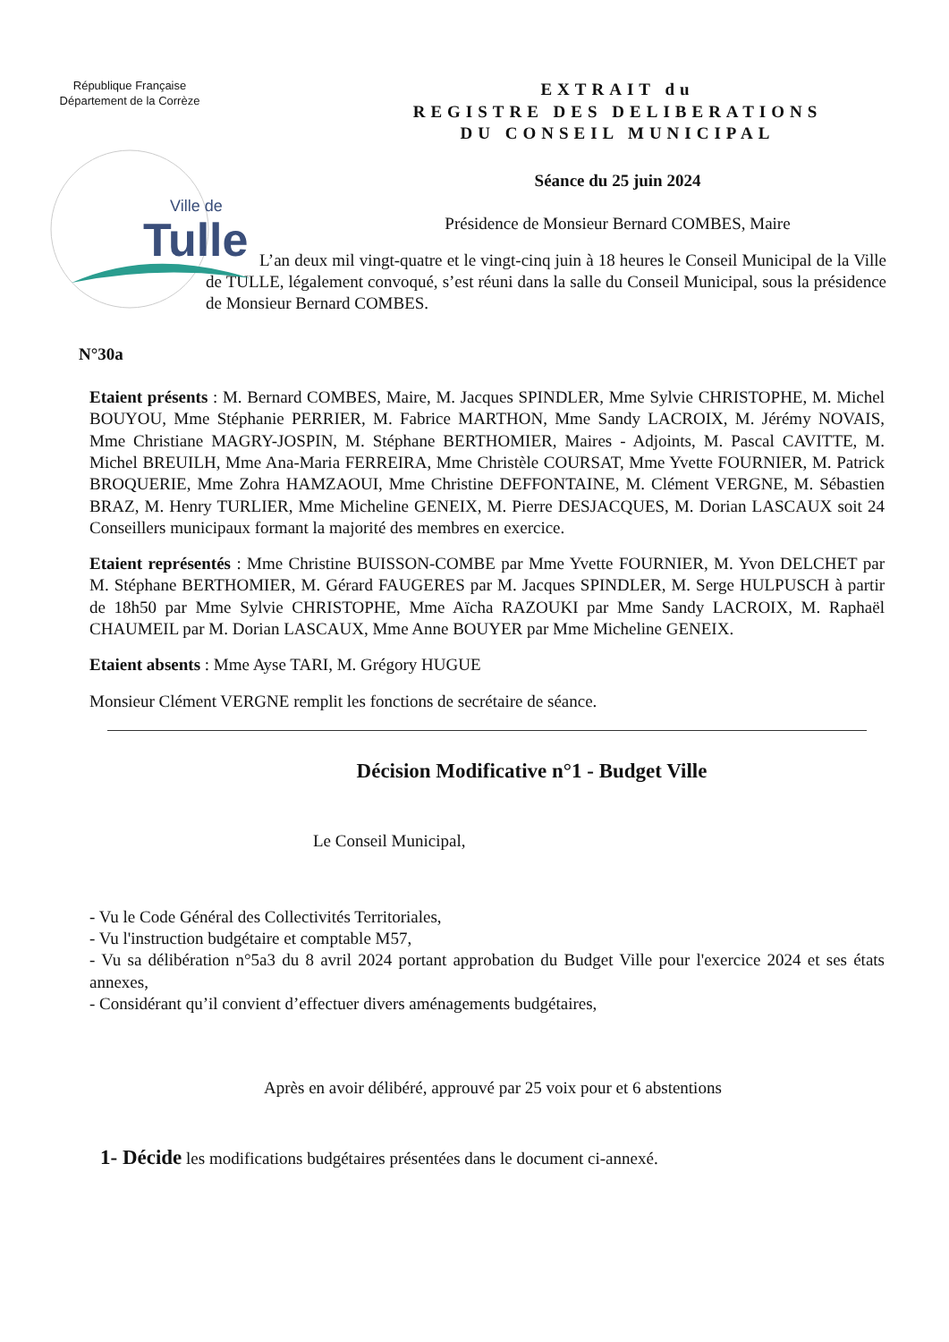République Française
Département de la Corrèze
Ville de
Tulle
EXTRAIT du
REGISTRE DES DELIBERATIONS
DU CONSEIL MUNICIPAL
Séance du 25 juin 2024
Présidence de Monsieur Bernard COMBES, Maire
L’an deux mil vingt-quatre et le vingt-cinq juin à 18 heures le Conseil Municipal de la Ville de TULLE, légalement convoqué, s’est réuni dans la salle du Conseil Municipal, sous la présidence de Monsieur Bernard COMBES.
N°30a
Etaient présents : M. Bernard COMBES, Maire, M. Jacques SPINDLER, Mme Sylvie CHRISTOPHE, M. Michel BOUYOU, Mme Stéphanie PERRIER, M. Fabrice MARTHON, Mme Sandy LACROIX, M. Jérémy NOVAIS, Mme Christiane MAGRY-JOSPIN, M. Stéphane BERTHOMIER, Maires - Adjoints, M. Pascal CAVITTE, M. Michel BREUILH, Mme Ana-Maria FERREIRA, Mme Christèle COURSAT, Mme Yvette FOURNIER, M. Patrick BROQUERIE, Mme Zohra HAMZAOUI, Mme Christine DEFFONTAINE, M. Clément VERGNE, M. Sébastien BRAZ, M. Henry TURLIER, Mme Micheline GENEIX, M. Pierre DESJACQUES, M. Dorian LASCAUX soit 24 Conseillers municipaux formant la majorité des membres en exercice.
Etaient représentés : Mme Christine BUISSON-COMBE par Mme Yvette FOURNIER, M. Yvon DELCHET par M. Stéphane BERTHOMIER, M. Gérard FAUGERES par M. Jacques SPINDLER, M. Serge HULPUSCH à partir de 18h50 par Mme Sylvie CHRISTOPHE, Mme Aïcha RAZOUKI par Mme Sandy LACROIX, M. Raphaël CHAUMEIL par M. Dorian LASCAUX, Mme Anne BOUYER par Mme Micheline GENEIX.
Etaient absents : Mme Ayse TARI, M. Grégory HUGUE
Monsieur Clément VERGNE remplit les fonctions de secrétaire de séance.
Décision Modificative n°1 - Budget Ville
Le Conseil Municipal,
- Vu le Code Général des Collectivités Territoriales,
- Vu l'instruction budgétaire et comptable M57,
- Vu sa délibération n°5a3 du 8 avril 2024 portant approbation du Budget Ville pour l'exercice 2024 et ses états annexes,
- Considérant qu’il convient d’effectuer divers aménagements budgétaires,
Après en avoir délibéré, approuvé par 25 voix pour et 6 abstentions
1- Décide les modifications budgétaires présentées dans le document ci-annexé.